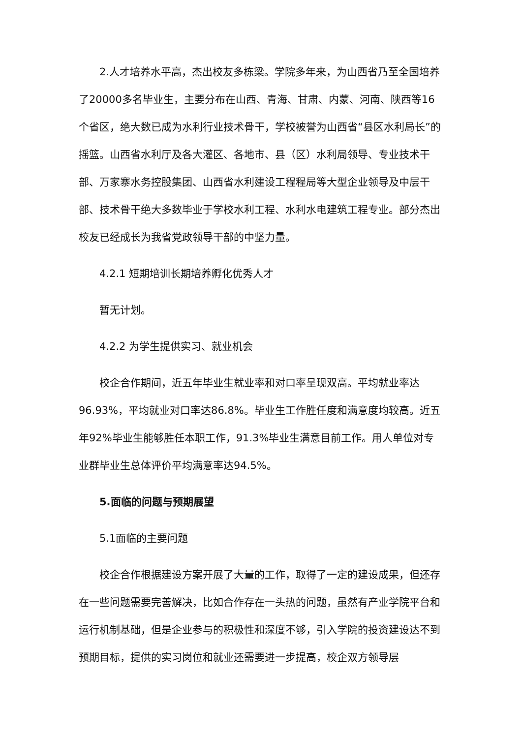2.人才培养水平高，杰出校友多栋梁。学院多年来，为山西省乃至全国培养了20000多名毕业生，主要分布在山西、青海、甘肃、内蒙、河南、陕西等16个省区，绝大数已成为水利行业技术骨干，学校被誉为山西省“县区水利局长”的摇篮。山西省水利厅及各大灌区、各地市、县（区）水利局领导、专业技术干部、万家寨水务控股集团、山西省水利建设工程程局等大型企业领导及中层干部、技术骨干绝大多数毕业于学校水利工程、水利水电建筑工程专业。部分杰出校友已经成长为我省党政领导干部的中坚力量。
4.2.1 短期培训长期培养孵化优秀人才
暂无计划。
4.2.2 为学生提供实习、就业机会
校企合作期间，近五年毕业生就业率和对口率呈现双高。平均就业率达96.93%，平均就业对口率达86.8%。毕业生工作胜任度和满意度均较高。近五年92%毕业生能够胜任本职工作，91.3%毕业生满意目前工作。用人单位对专业群毕业生总体评价平均满意率达94.5%。
5.面临的问题与预期展望
5.1面临的主要问题
校企合作根据建设方案开展了大量的工作，取得了一定的建设成果，但还存在一些问题需要完善解决，比如合作存在一头热的问题，虽然有产业学院平台和运行机制基础，但是企业参与的积极性和深度不够，引入学院的投资建设达不到预期目标，提供的实习岗位和就业还需要进一步提高，校企双方领导层